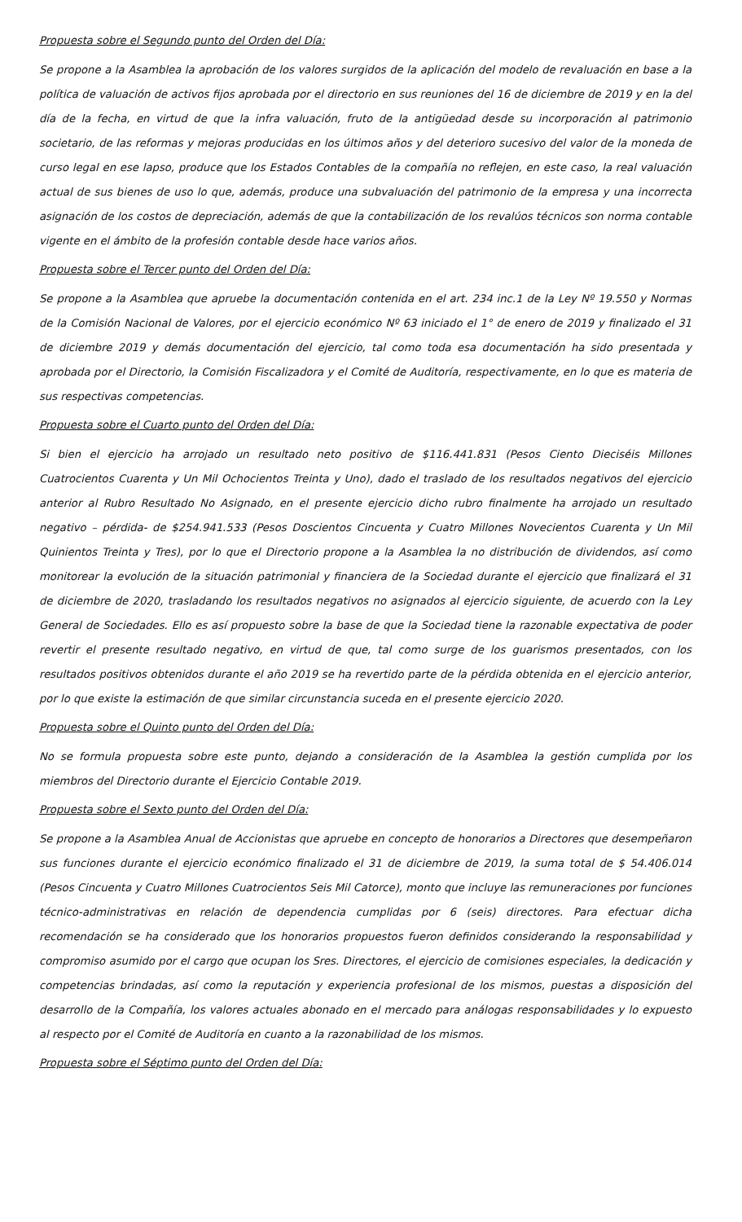Propuesta sobre el Segundo punto del Orden del Día:
Se propone a la Asamblea la aprobación de los valores surgidos de la aplicación del modelo de revaluación en base a la política de valuación de activos fijos aprobada por el directorio en sus reuniones del 16 de diciembre de 2019 y en la del día de la fecha, en virtud de que la infra valuación, fruto de la antigüedad desde su incorporación al patrimonio societario, de las reformas y mejoras producidas en los últimos años y del deterioro sucesivo del valor de la moneda de curso legal en ese lapso, produce que los Estados Contables de la compañía no reflejen, en este caso, la real valuación actual de sus bienes de uso lo que, además, produce una subvaluación del patrimonio de la empresa y una incorrecta asignación de los costos de depreciación, además de que la contabilización de los revalúos técnicos son norma contable vigente en el ámbito de la profesión contable desde hace varios años.
Propuesta sobre el Tercer punto del Orden del Día:
Se propone a la Asamblea que apruebe la documentación contenida en el art. 234 inc.1 de la Ley Nº 19.550 y Normas de la Comisión Nacional de Valores, por el ejercicio económico Nº 63 iniciado el 1° de enero de 2019 y finalizado el 31 de diciembre 2019 y demás documentación del ejercicio, tal como toda esa documentación ha sido presentada y aprobada por el Directorio, la Comisión Fiscalizadora y el Comité de Auditoría, respectivamente, en lo que es materia de sus respectivas competencias.
Propuesta sobre el Cuarto punto del Orden del Día:
Si bien el ejercicio ha arrojado un resultado neto positivo de $116.441.831 (Pesos Ciento Dieciséis Millones Cuatrocientos Cuarenta y Un Mil Ochocientos Treinta y Uno), dado el traslado de los resultados negativos del ejercicio anterior al Rubro Resultado No Asignado, en el presente ejercicio dicho rubro finalmente ha arrojado un resultado negativo – pérdida- de $254.941.533 (Pesos Doscientos Cincuenta y Cuatro Millones Novecientos Cuarenta y Un Mil Quinientos Treinta y Tres), por lo que el Directorio propone a la Asamblea la no distribución de dividendos, así como monitorear la evolución de la situación patrimonial y financiera de la Sociedad durante el ejercicio que finalizará el 31 de diciembre de 2020, trasladando los resultados negativos no asignados al ejercicio siguiente, de acuerdo con la Ley General de Sociedades. Ello es así propuesto sobre la base de que la Sociedad tiene la razonable expectativa de poder revertir el presente resultado negativo, en virtud de que, tal como surge de los guarismos presentados, con los resultados positivos obtenidos durante el año 2019 se ha revertido parte de la pérdida obtenida en el ejercicio anterior, por lo que existe la estimación de que similar circunstancia suceda en el presente ejercicio 2020.
Propuesta sobre el Quinto punto del Orden del Día:
No se formula propuesta sobre este punto, dejando a consideración de la Asamblea la gestión cumplida por los miembros del Directorio durante el Ejercicio Contable 2019.
Propuesta sobre el Sexto punto del Orden del Día:
Se propone a la Asamblea Anual de Accionistas que apruebe en concepto de honorarios a Directores que desempeñaron sus funciones durante el ejercicio económico finalizado el 31 de diciembre de 2019, la suma total de $ 54.406.014 (Pesos Cincuenta y Cuatro Millones Cuatrocientos Seis Mil Catorce), monto que incluye las remuneraciones por funciones técnico-administrativas en relación de dependencia cumplidas por 6 (seis) directores. Para efectuar dicha recomendación se ha considerado que los honorarios propuestos fueron definidos considerando la responsabilidad y compromiso asumido por el cargo que ocupan los Sres. Directores, el ejercicio de comisiones especiales, la dedicación y competencias brindadas, así como la reputación y experiencia profesional de los mismos, puestas a disposición del desarrollo de la Compañía, los valores actuales abonado en el mercado para análogas responsabilidades y lo expuesto al respecto por el Comité de Auditoría en cuanto a la razonabilidad de los mismos.
Propuesta sobre el Séptimo punto del Orden del Día: